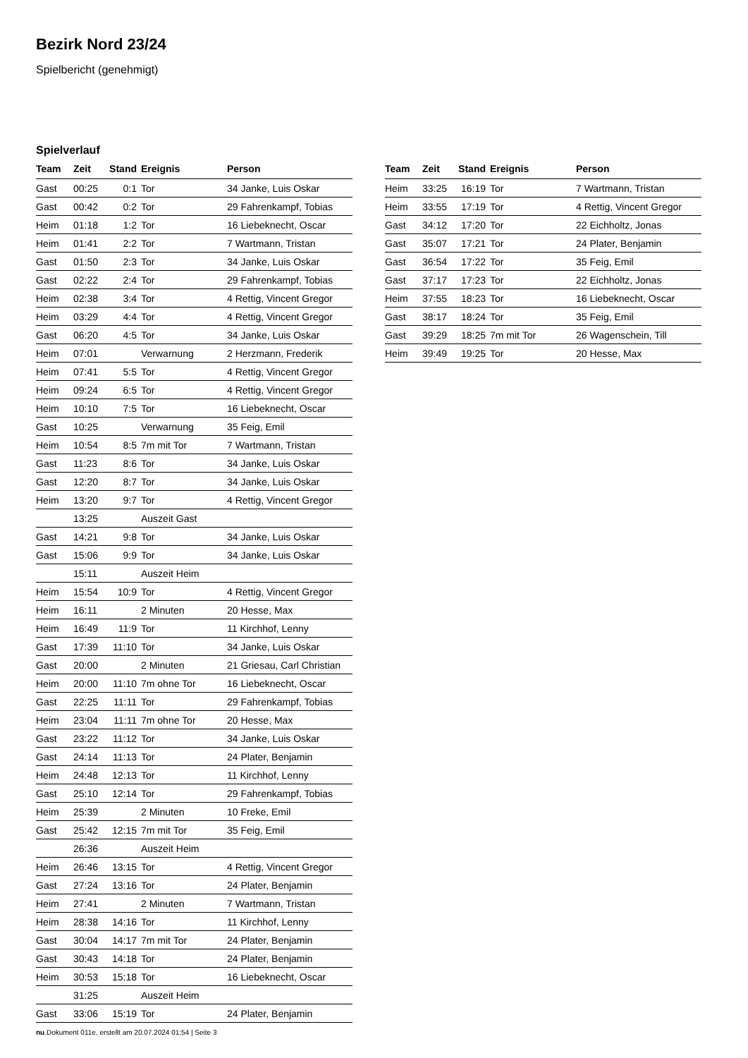Bezirk Nord 23/24
Spielbericht (genehmigt)
Spielverlauf
| Team | Zeit | Stand | Ereignis | Person |
| --- | --- | --- | --- | --- |
| Gast | 00:25 | 0:1 | Tor | 34 Janke, Luis Oskar |
| Gast | 00:42 | 0:2 | Tor | 29 Fahrenkampf, Tobias |
| Heim | 01:18 | 1:2 | Tor | 16 Liebeknecht, Oscar |
| Heim | 01:41 | 2:2 | Tor | 7 Wartmann, Tristan |
| Gast | 01:50 | 2:3 | Tor | 34 Janke, Luis Oskar |
| Gast | 02:22 | 2:4 | Tor | 29 Fahrenkampf, Tobias |
| Heim | 02:38 | 3:4 | Tor | 4 Rettig, Vincent Gregor |
| Heim | 03:29 | 4:4 | Tor | 4 Rettig, Vincent Gregor |
| Gast | 06:20 | 4:5 | Tor | 34 Janke, Luis Oskar |
| Heim | 07:01 | | Verwarnung | 2 Herzmann, Frederik |
| Heim | 07:41 | 5:5 | Tor | 4 Rettig, Vincent Gregor |
| Heim | 09:24 | 6:5 | Tor | 4 Rettig, Vincent Gregor |
| Heim | 10:10 | 7:5 | Tor | 16 Liebeknecht, Oscar |
| Gast | 10:25 | | Verwarnung | 35 Feig, Emil |
| Heim | 10:54 | 8:5 | 7m mit Tor | 7 Wartmann, Tristan |
| Gast | 11:23 | 8:6 | Tor | 34 Janke, Luis Oskar |
| Gast | 12:20 | 8:7 | Tor | 34 Janke, Luis Oskar |
| Heim | 13:20 | 9:7 | Tor | 4 Rettig, Vincent Gregor |
| | 13:25 | | Auszeit Gast | |
| Gast | 14:21 | 9:8 | Tor | 34 Janke, Luis Oskar |
| Gast | 15:06 | 9:9 | Tor | 34 Janke, Luis Oskar |
| | 15:11 | | Auszeit Heim | |
| Heim | 15:54 | 10:9 | Tor | 4 Rettig, Vincent Gregor |
| Heim | 16:11 | | 2 Minuten | 20 Hesse, Max |
| Heim | 16:49 | 11:9 | Tor | 11 Kirchhof, Lenny |
| Gast | 17:39 | 11:10 | Tor | 34 Janke, Luis Oskar |
| Gast | 20:00 | | 2 Minuten | 21 Griesau, Carl Christian |
| Heim | 20:00 | 11:10 | 7m ohne Tor | 16 Liebeknecht, Oscar |
| Gast | 22:25 | 11:11 | Tor | 29 Fahrenkampf, Tobias |
| Heim | 23:04 | 11:11 | 7m ohne Tor | 20 Hesse, Max |
| Gast | 23:22 | 11:12 | Tor | 34 Janke, Luis Oskar |
| Gast | 24:14 | 11:13 | Tor | 24 Plater, Benjamin |
| Heim | 24:48 | 12:13 | Tor | 11 Kirchhof, Lenny |
| Gast | 25:10 | 12:14 | Tor | 29 Fahrenkampf, Tobias |
| Heim | 25:39 | | 2 Minuten | 10 Freke, Emil |
| Gast | 25:42 | 12:15 | 7m mit Tor | 35 Feig, Emil |
| | 26:36 | | Auszeit Heim | |
| Heim | 26:46 | 13:15 | Tor | 4 Rettig, Vincent Gregor |
| Gast | 27:24 | 13:16 | Tor | 24 Plater, Benjamin |
| Heim | 27:41 | | 2 Minuten | 7 Wartmann, Tristan |
| Heim | 28:38 | 14:16 | Tor | 11 Kirchhof, Lenny |
| Gast | 30:04 | 14:17 | 7m mit Tor | 24 Plater, Benjamin |
| Gast | 30:43 | 14:18 | Tor | 24 Plater, Benjamin |
| Heim | 30:53 | 15:18 | Tor | 16 Liebeknecht, Oscar |
| | 31:25 | | Auszeit Heim | |
| Gast | 33:06 | 15:19 | Tor | 24 Plater, Benjamin |
| Team | Zeit | Stand | Ereignis | Person |
| --- | --- | --- | --- | --- |
| Heim | 33:25 | 16:19 | Tor | 7 Wartmann, Tristan |
| Heim | 33:55 | 17:19 | Tor | 4 Rettig, Vincent Gregor |
| Gast | 34:12 | 17:20 | Tor | 22 Eichholtz, Jonas |
| Gast | 35:07 | 17:21 | Tor | 24 Plater, Benjamin |
| Gast | 36:54 | 17:22 | Tor | 35 Feig, Emil |
| Gast | 37:17 | 17:23 | Tor | 22 Eichholtz, Jonas |
| Heim | 37:55 | 18:23 | Tor | 16 Liebeknecht, Oscar |
| Gast | 38:17 | 18:24 | Tor | 35 Feig, Emil |
| Gast | 39:29 | 18:25 | 7m mit Tor | 26 Wagenschein, Till |
| Heim | 39:49 | 19:25 | Tor | 20 Hesse, Max |
nu.Dokument 011e, erstellt am 20.07.2024 01:54 | Seite 3